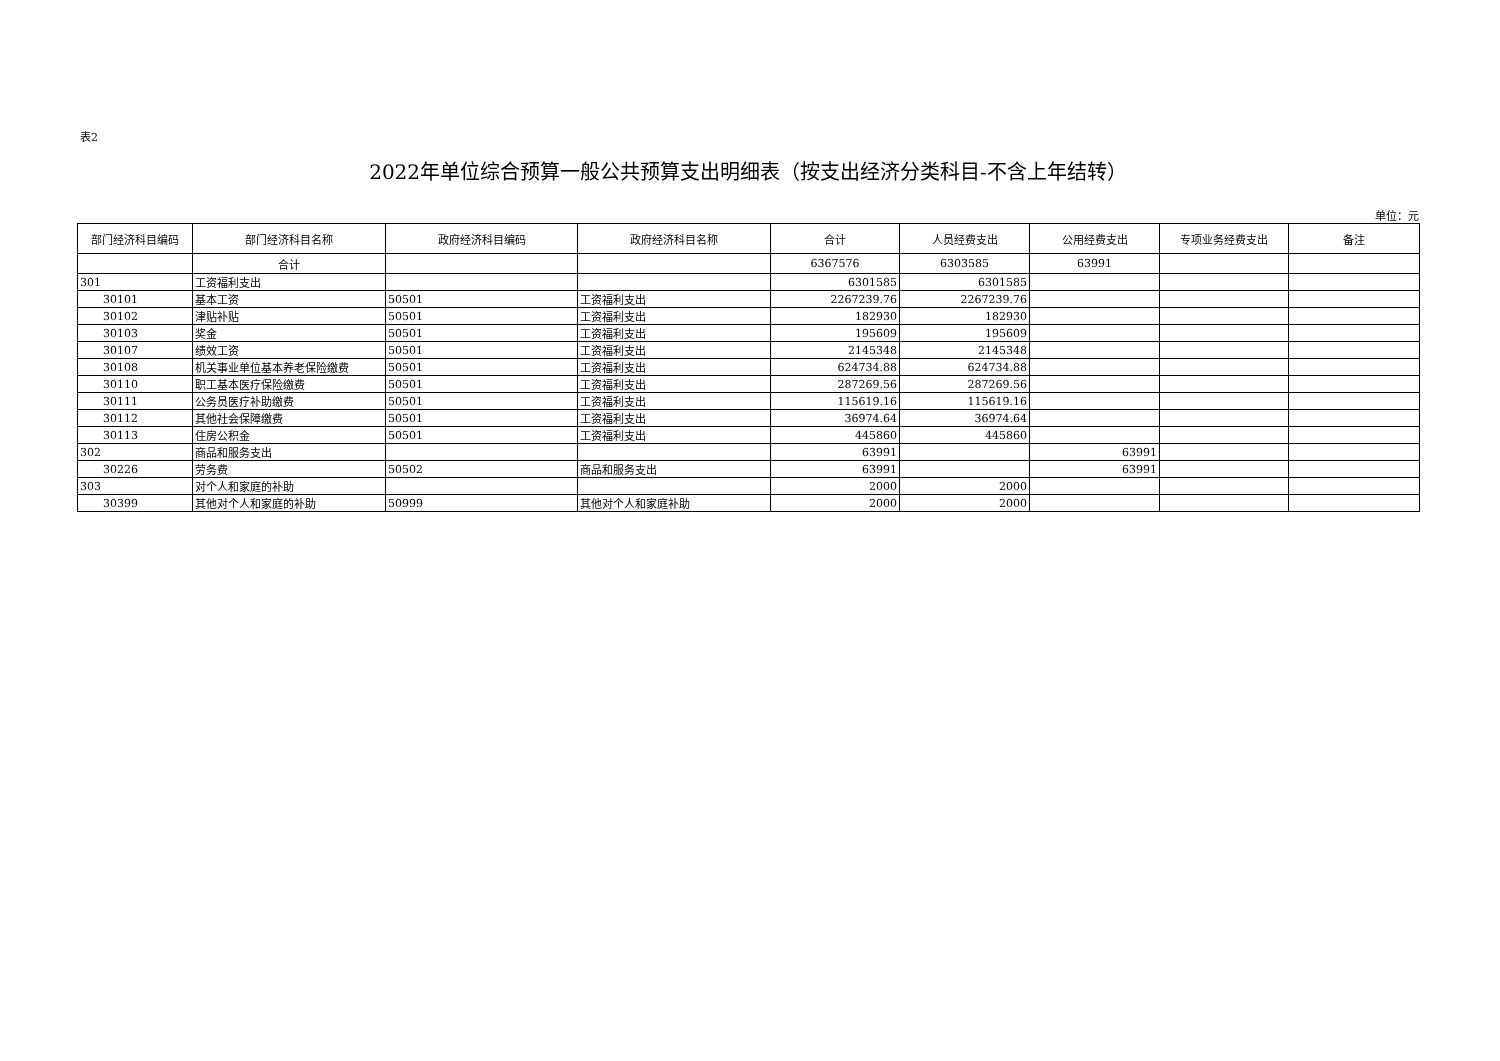表2
2022年单位综合预算一般公共预算支出明细表（按支出经济分类科目-不含上年结转）
单位：元
| 部门经济科目编码 | 部门经济科目名称 | 政府经济科目编码 | 政府经济科目名称 | 合计 | 人员经费支出 | 公用经费支出 | 专项业务经费支出 | 备注 |
| --- | --- | --- | --- | --- | --- | --- | --- | --- |
| | 合计 | | | 6367576 | 6303585 | 63991 | | |
| 301 | 工资福利支出 | | | 6301585 | 6301585 | | | |
| 30101 | 基本工资 | 50501 | 工资福利支出 | 2267239.76 | 2267239.76 | | | |
| 30102 | 津贴补贴 | 50501 | 工资福利支出 | 182930 | 182930 | | | |
| 30103 | 奖金 | 50501 | 工资福利支出 | 195609 | 195609 | | | |
| 30107 | 绩效工资 | 50501 | 工资福利支出 | 2145348 | 2145348 | | | |
| 30108 | 机关事业单位基本养老保险缴费 | 50501 | 工资福利支出 | 624734.88 | 624734.88 | | | |
| 30110 | 职工基本医疗保险缴费 | 50501 | 工资福利支出 | 287269.56 | 287269.56 | | | |
| 30111 | 公务员医疗补助缴费 | 50501 | 工资福利支出 | 115619.16 | 115619.16 | | | |
| 30112 | 其他社会保障缴费 | 50501 | 工资福利支出 | 36974.64 | 36974.64 | | | |
| 30113 | 住房公积金 | 50501 | 工资福利支出 | 445860 | 445860 | | | |
| 302 | 商品和服务支出 | | | 63991 | | 63991 | | |
| 30226 | 劳务费 | 50502 | 商品和服务支出 | 63991 | | 63991 | | |
| 303 | 对个人和家庭的补助 | | | 2000 | 2000 | | | |
| 30399 | 其他对个人和家庭的补助 | 50999 | 其他对个人和家庭补助 | 2000 | 2000 | | | |